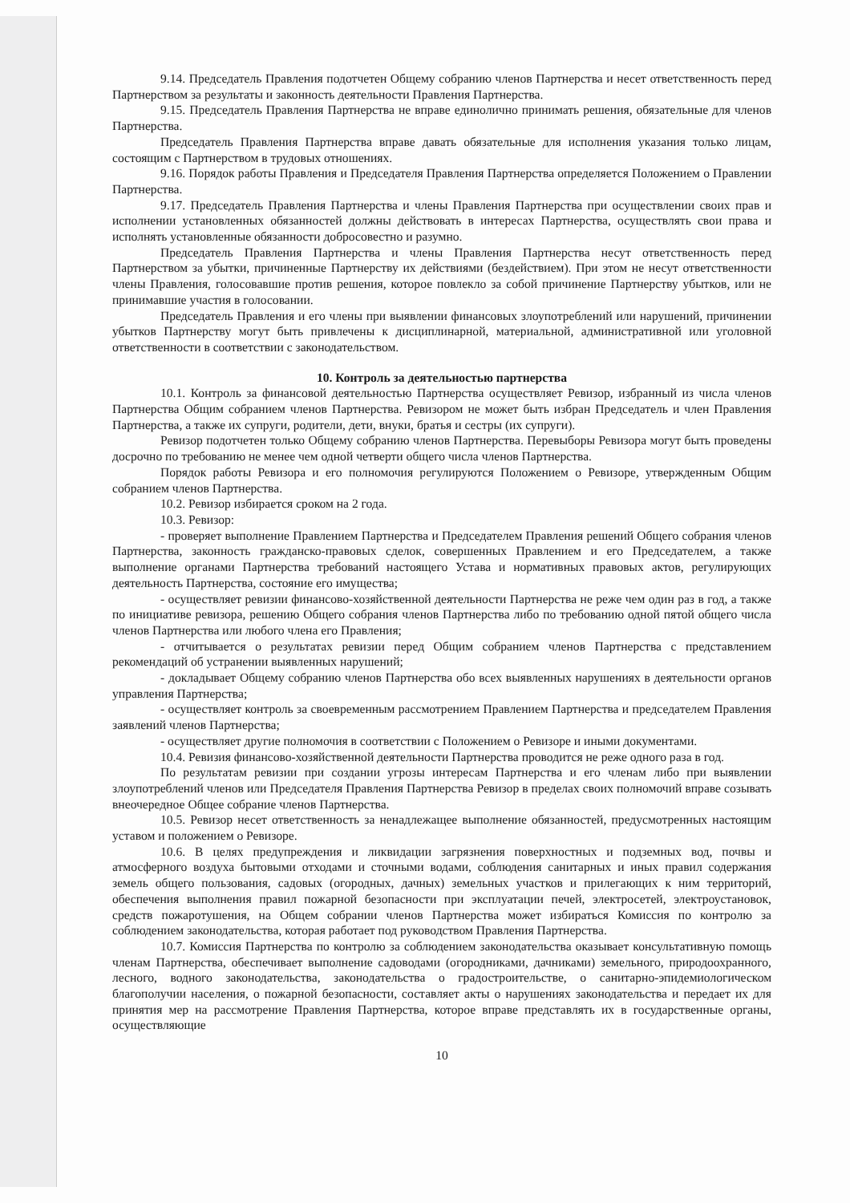9.14. Председатель Правления подотчетен Общему собранию членов Партнерства и несет ответственность перед Партнерством за результаты и законность деятельности Правления Партнерства.
9.15. Председатель Правления Партнерства не вправе единолично принимать решения, обязательные для членов Партнерства.
Председатель Правления Партнерства вправе давать обязательные для исполнения указания только лицам, состоящим с Партнерством в трудовых отношениях.
9.16. Порядок работы Правления и Председателя Правления Партнерства определяется Положением о Правлении Партнерства.
9.17. Председатель Правления Партнерства и члены Правления Партнерства при осуществлении своих прав и исполнении установленных обязанностей должны действовать в интересах Партнерства, осуществлять свои права и исполнять установленные обязанности добросовестно и разумно.
Председатель Правления Партнерства и члены Правления Партнерства несут ответственность перед Партнерством за убытки, причиненные Партнерству их действиями (бездействием). При этом не несут ответственности члены Правления, голосовавшие против решения, которое повлекло за собой причинение Партнерству убытков, или не принимавшие участия в голосовании.
Председатель Правления и его члены при выявлении финансовых злоупотреблений или нарушений, причинении убытков Партнерству могут быть привлечены к дисциплинарной, материальной, административной или уголовной ответственности в соответствии с законодательством.
10. Контроль за деятельностью партнерства
10.1. Контроль за финансовой деятельностью Партнерства осуществляет Ревизор, избранный из числа членов Партнерства Общим собранием членов Партнерства. Ревизором не может быть избран Председатель и член Правления Партнерства, а также их супруги, родители, дети, внуки, братья и сестры (их супруги).
Ревизор подотчетен только Общему собранию членов Партнерства. Перевыборы Ревизора могут быть проведены досрочно по требованию не менее чем одной четверти общего числа членов Партнерства.
Порядок работы Ревизора и его полномочия регулируются Положением о Ревизоре, утвержденным Общим собранием членов Партнерства.
10.2. Ревизор избирается сроком на 2 года.
10.3. Ревизор:
- проверяет выполнение Правлением Партнерства и Председателем Правления решений Общего собрания членов Партнерства, законность гражданско-правовых сделок, совершенных Правлением и его Председателем, а также выполнение органами Партнерства требований настоящего Устава и нормативных правовых актов, регулирующих деятельность Партнерства, состояние его имущества;
- осуществляет ревизии финансово-хозяйственной деятельности Партнерства не реже чем один раз в год, а также по инициативе ревизора, решению Общего собрания членов Партнерства либо по требованию одной пятой общего числа членов Партнерства или любого члена его Правления;
- отчитывается о результатах ревизии перед Общим собранием членов Партнерства с представлением рекомендаций об устранении выявленных нарушений;
- докладывает Общему собранию членов Партнерства обо всех выявленных нарушениях в деятельности органов управления Партнерства;
- осуществляет контроль за своевременным рассмотрением Правлением Партнерства и председателем Правления заявлений членов Партнерства;
- осуществляет другие полномочия в соответствии с Положением о Ревизоре и иными документами.
10.4. Ревизия финансово-хозяйственной деятельности Партнерства проводится не реже одного раза в год.
По результатам ревизии при создании угрозы интересам Партнерства и его членам либо при выявлении злоупотреблений членов или Председателя Правления Партнерства Ревизор в пределах своих полномочий вправе созывать внеочередное Общее собрание членов Партнерства.
10.5. Ревизор несет ответственность за ненадлежащее выполнение обязанностей, предусмотренных настоящим уставом и положением о Ревизоре.
10.6. В целях предупреждения и ликвидации загрязнения поверхностных и подземных вод, почвы и атмосферного воздуха бытовыми отходами и сточными водами, соблюдения санитарных и иных правил содержания земель общего пользования, садовых (огородных, дачных) земельных участков и прилегающих к ним территорий, обеспечения выполнения правил пожарной безопасности при эксплуатации печей, электросетей, электроустановок, средств пожаротушения, на Общем собрании членов Партнерства может избираться Комиссия по контролю за соблюдением законодательства, которая работает под руководством Правления Партнерства.
10.7. Комиссия Партнерства по контролю за соблюдением законодательства оказывает консультативную помощь членам Партнерства, обеспечивает выполнение садоводами (огородниками, дачниками) земельного, природоохранного, лесного, водного законодательства, законодательства о градостроительстве, о санитарно-эпидемиологическом благополучии населения, о пожарной безопасности, составляет акты о нарушениях законодательства и передает их для принятия мер на рассмотрение Правления Партнерства, которое вправе представлять их в государственные органы, осуществляющие
10